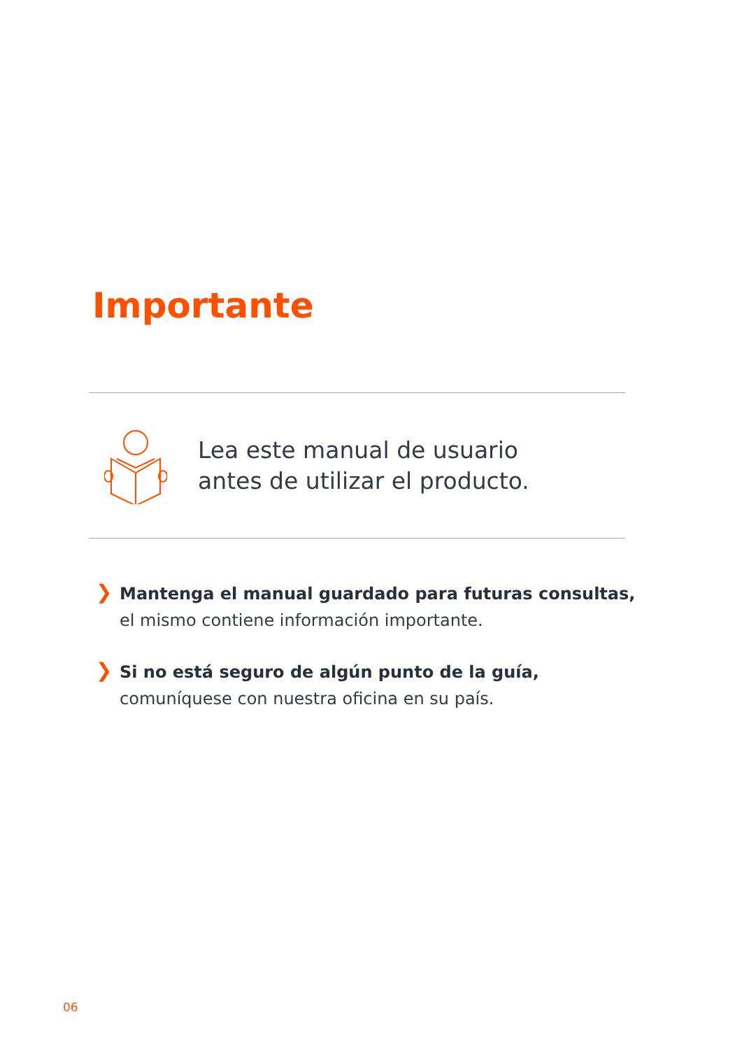Importante
Lea este manual de usuario
antes de utilizar el producto.
❯
Mantenga el manual guardado para futuras consultas,
el mismo contiene información importante.
❯
Si no está seguro de algún punto de la guía,
comuníquese con nuestra oficina en su país.
06